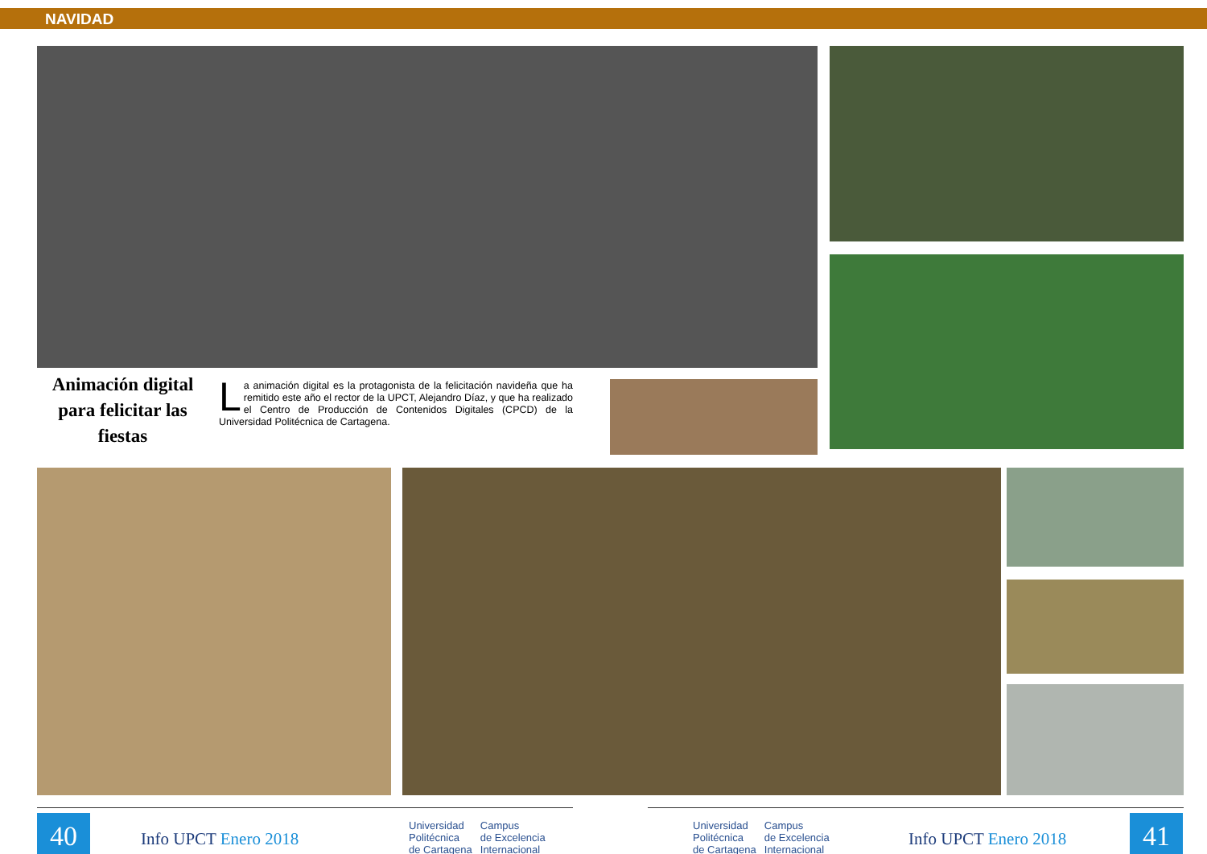NAVIDAD
Animación digital para felicitar las fiestas
La animación digital es la protagonista de la felicitación navideña que ha remitido este año el rector de la UPCT, Alejandro Díaz, y que ha realizado el Centro de Producción de Contenidos Digitales (CPCD) de la Universidad Politécnica de Cartagena.
40 Info UPCT Enero 2018
Universidad
Politécnica
de Cartagena
Campus
de Excelencia
Internacional
Universidad
Politécnica
de Cartagena
Campus
de Excelencia
Internacional
Info UPCT Enero 2018 41